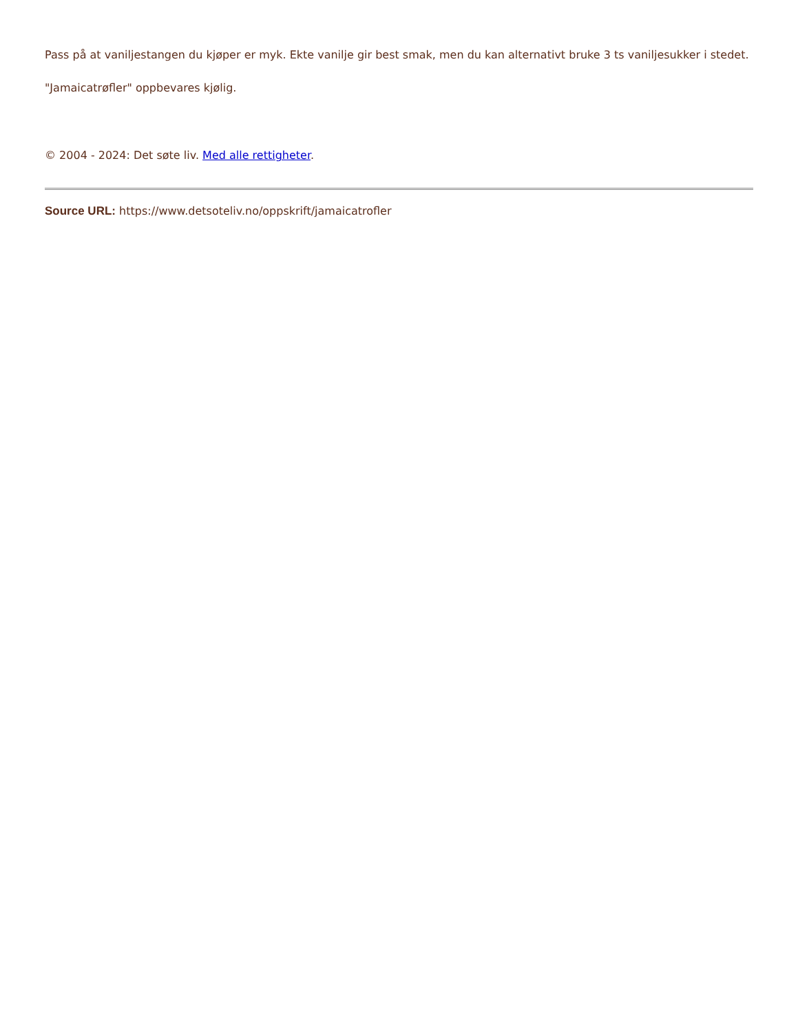Pass på at vaniljestangen du kjøper er myk. Ekte vanilje gir best smak, men du kan alternativt bruke 3 ts vaniljesukker i stedet.
"Jamaicatrøfler" oppbevares kjølig.
© 2004 - 2024: Det søte liv. Med alle rettigheter.
Source URL: https://www.detsoteliv.no/oppskrift/jamaicatrofler